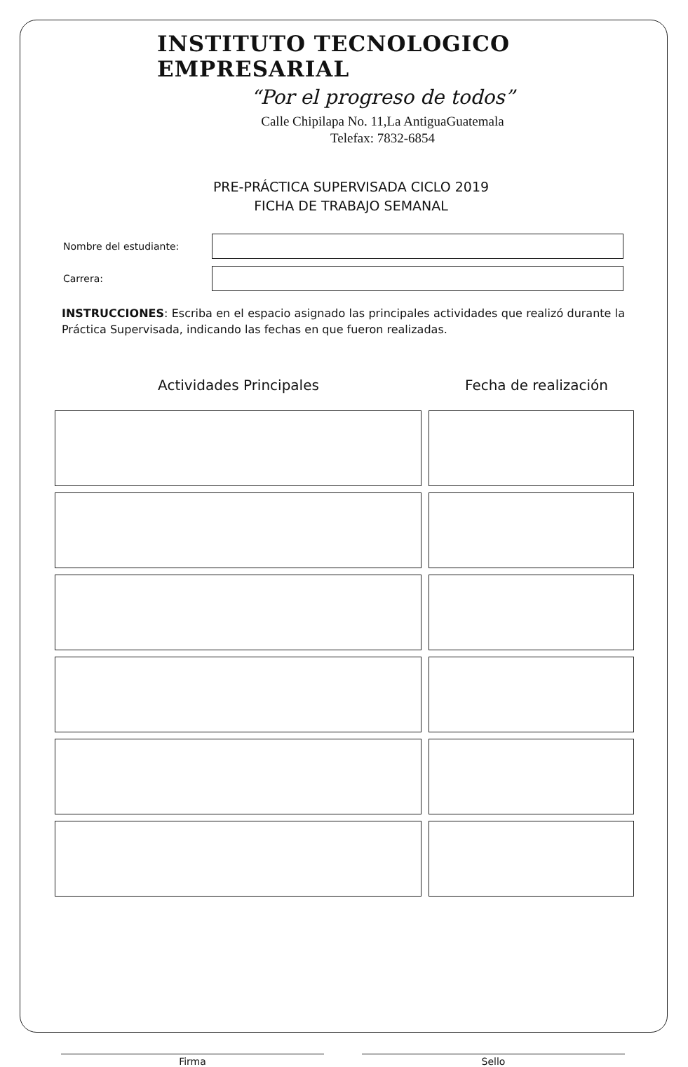INSTITUTO TECNOLOGICO EMPRESARIAL
“Por el progreso de todos”
Calle Chipilapa No. 11,La AntiguaGuatemala
Telefax: 7832-6854
PRE-PRÁCTICA SUPERVISADA CICLO 2019
FICHA DE TRABAJO SEMANAL
Nombre del estudiante:
Carrera:
INSTRUCCIONES: Escriba en el espacio asignado las principales actividades que realizó durante la Práctica Supervisada, indicando las fechas en que fueron realizadas.
Actividades Principales Fecha de realización
Firma Sello